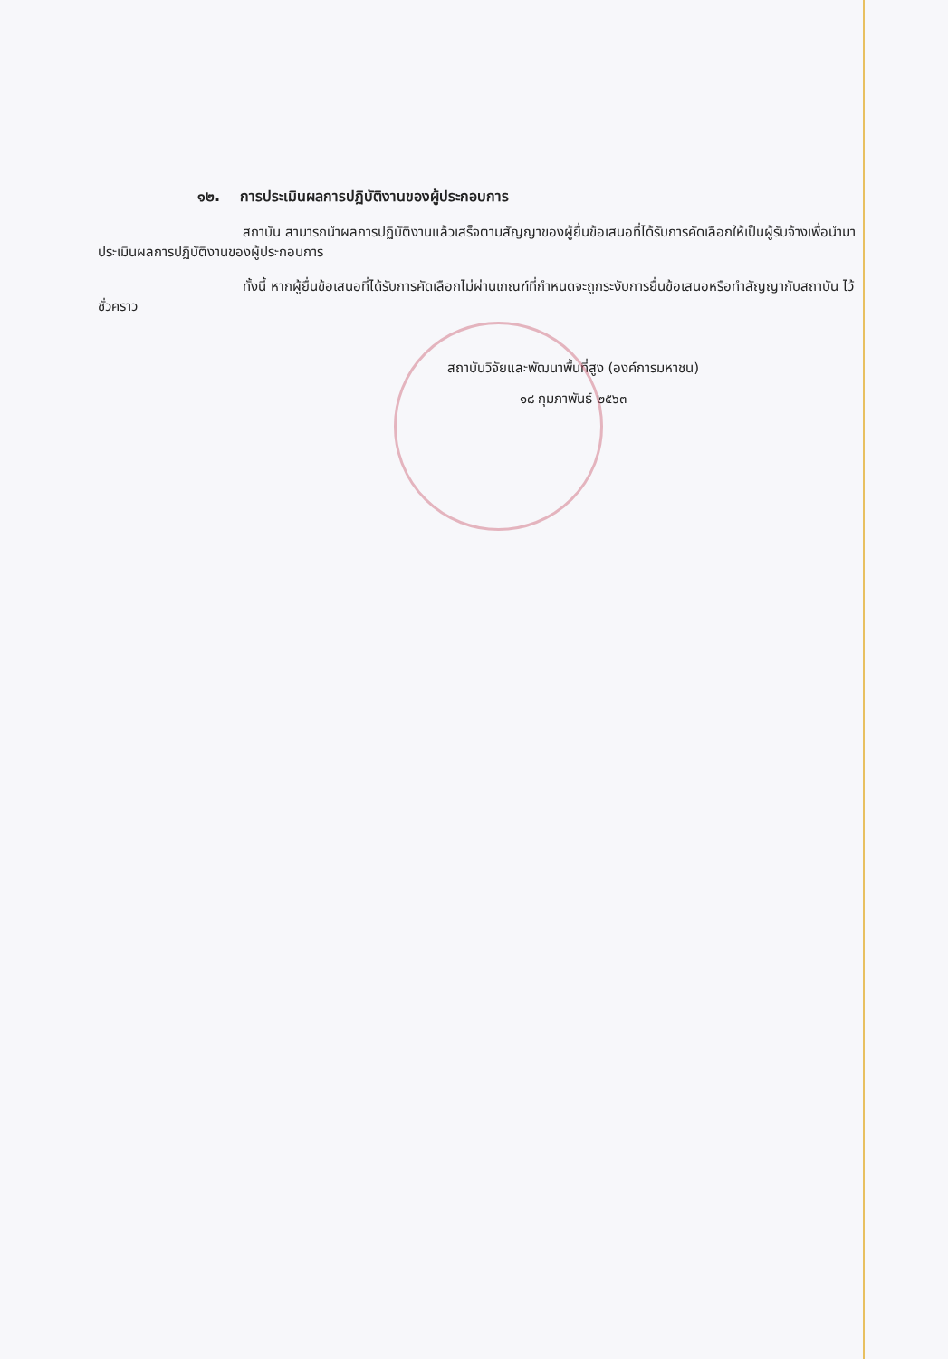๑๒. การประเมินผลการปฏิบัติงานของผู้ประกอบการ
สถาบัน สามารถนำผลการปฏิบัติงานแล้วเสร็จตามสัญญาของผู้ยื่นข้อเสนอที่ได้รับการคัดเลือกให้เป็นผู้รับจ้างเพื่อนำมาประเมินผลการปฏิบัติงานของผู้ประกอบการ
ทั้งนี้ หากผู้ยื่นข้อเสนอที่ได้รับการคัดเลือกไม่ผ่านเกณฑ์ที่กำหนดจะถูกระงับการยื่นข้อเสนอหรือทำสัญญากับสถาบัน ไว้ชั่วคราว
สถาบันวิจัยและพัฒนาพื้นที่สูง (องค์การมหาชน)
๑๘ กุมภาพันธ์ ๒๕๖๓